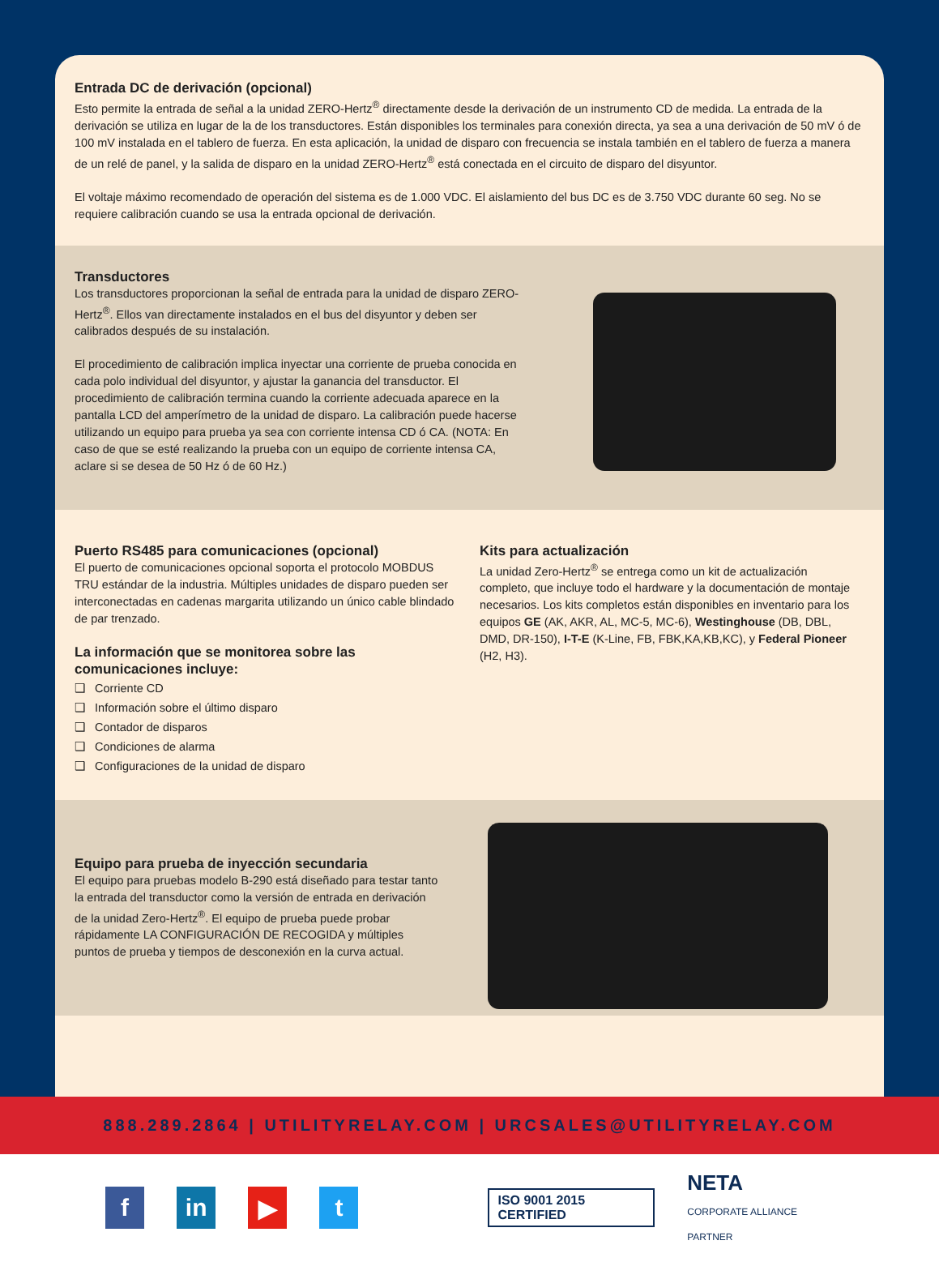Entrada DC de derivación (opcional)
Esto permite la entrada de señal a la unidad ZERO-Hertz<sup>®</sup> directamente desde la derivación de un instrumento CD de medida. La entrada de la derivación se utiliza en lugar de la de los transductores. Están disponibles los terminales para conexión directa, ya sea a una derivación de 50 mV ó de 100 mV instalada en el tablero de fuerza. En esta aplicación, la unidad de disparo con frecuencia se instala también en el tablero de fuerza a manera de un relé de panel, y la salida de disparo en la unidad ZERO-Hertz<sup>®</sup> está conectada en el circuito de disparo del disyuntor.
El voltaje máximo recomendado de operación del sistema es de 1.000 VDC. El aislamiento del bus DC es de 3.750 VDC durante 60 seg. No se requiere calibración cuando se usa la entrada opcional de derivación.
Transductores
Los transductores proporcionan la señal de entrada para la unidad de disparo ZERO-Hertz<sup>®</sup>. Ellos van directamente instalados en el bus del disyuntor y deben ser calibrados después de su instalación.
El procedimiento de calibración implica inyectar una corriente de prueba conocida en cada polo individual del disyuntor, y ajustar la ganancia del transductor. El procedimiento de calibración termina cuando la corriente adecuada aparece en la pantalla LCD del amperímetro de la unidad de disparo. La calibración puede hacerse utilizando un equipo para prueba ya sea con corriente intensa CD ó CA. (NOTA: En caso de que se esté realizando la prueba con un equipo de corriente intensa CA, aclare si se desea de 50 Hz ó de 60 Hz.)
Puerto RS485 para comunicaciones (opcional)
El puerto de comunicaciones opcional soporta el protocolo MOBDUS TRU estándar de la industria. Múltiples unidades de disparo pueden ser interconectadas en cadenas margarita utilizando un único cable blindado de par trenzado.
La información que se monitorea sobre las comunicaciones incluye:
❑ Corriente CD
❑ Información sobre el último disparo
❑ Contador de disparos
❑ Condiciones de alarma
❑ Configuraciones de la unidad de disparo
Kits para actualización
La unidad Zero-Hertz<sup>®</sup> se entrega como un kit de actualización completo, que incluye todo el hardware y la documentación de montaje necesarios. Los kits completos están disponibles en inventario para los equipos GE (AK, AKR, AL, MC-5, MC-6), Westinghouse (DB, DBL, DMD, DR-150), I-T-E (K-Line, FB, FBK,KA,KB,KC), y Federal Pioneer (H2, H3).
Equipo para prueba de inyección secundaria
El equipo para pruebas modelo B-290 está diseñado para testar tanto la entrada del transductor como la versión de entrada en derivación de la unidad Zero-Hertz<sup>®</sup>. El equipo de prueba puede probar rápidamente LA CONFIGURACIÓN DE RECOGIDA y múltiples puntos de prueba y tiempos de desconexión en la curva actual.
888.289.2864 | UTILITYRELAY.COM | URCSALES@UTILITYRELAY.COM
f in ▶ t
ISO 9001 2015 CERTIFIED
NETA
CORPORATE ALLIANCE PARTNER